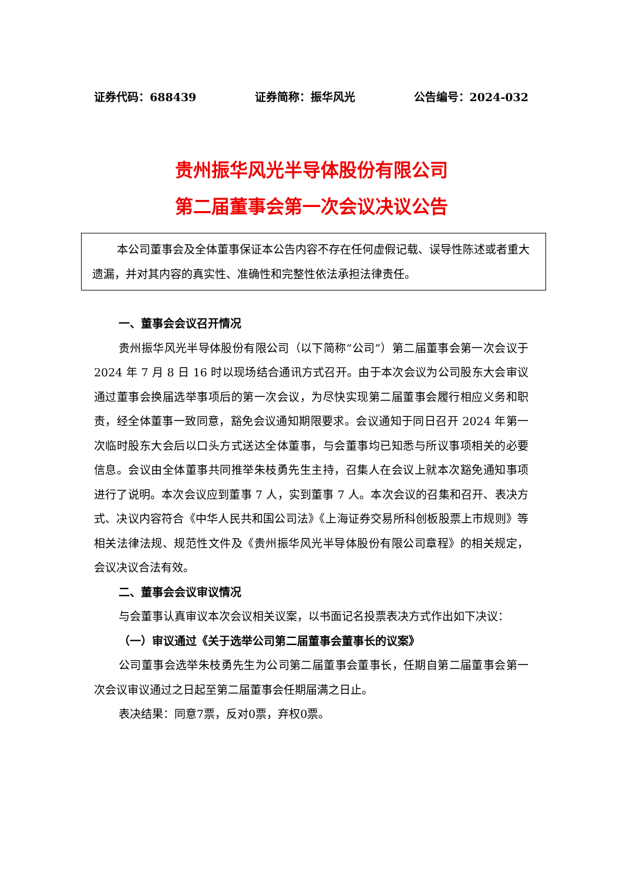证券代码：688439 证券简称：振华风光 公告编号：2024-032
贵州振华风光半导体股份有限公司
第二届董事会第一次会议决议公告
本公司董事会及全体董事保证本公告内容不存在任何虚假记载、误导性陈述或者重大遗漏，并对其内容的真实性、准确性和完整性依法承担法律责任。
一、董事会会议召开情况
贵州振华风光半导体股份有限公司（以下简称“公司”）第二届董事会第一次会议于 2024 年 7 月 8 日 16 时以现场结合通讯方式召开。由于本次会议为公司股东大会审议通过董事会换届选举事项后的第一次会议，为尽快实现第二届董事会履行相应义务和职责，经全体董事一致同意，豁免会议通知期限要求。会议通知于同日召开 2024 年第一次临时股东大会后以口头方式送达全体董事，与会董事均已知悉与所议事项相关的必要信息。会议由全体董事共同推举朱枝勇先生主持，召集人在会议上就本次豁免通知事项进行了说明。本次会议应到董事 7 人，实到董事 7 人。本次会议的召集和召开、表决方式、决议内容符合《中华人民共和国公司法》《上海证券交易所科创板股票上市规则》等相关法律法规、规范性文件及《贵州振华风光半导体股份有限公司章程》的相关规定，会议决议合法有效。
二、董事会会议审议情况
与会董事认真审议本次会议相关议案，以书面记名投票表决方式作出如下决议：
（一）审议通过《关于选举公司第二届董事会董事长的议案》
公司董事会选举朱枝勇先生为公司第二届董事会董事长，任期自第二届董事会第一次会议审议通过之日起至第二届董事会任期届满之日止。
表决结果：同意7票，反对0票，弃权0票。